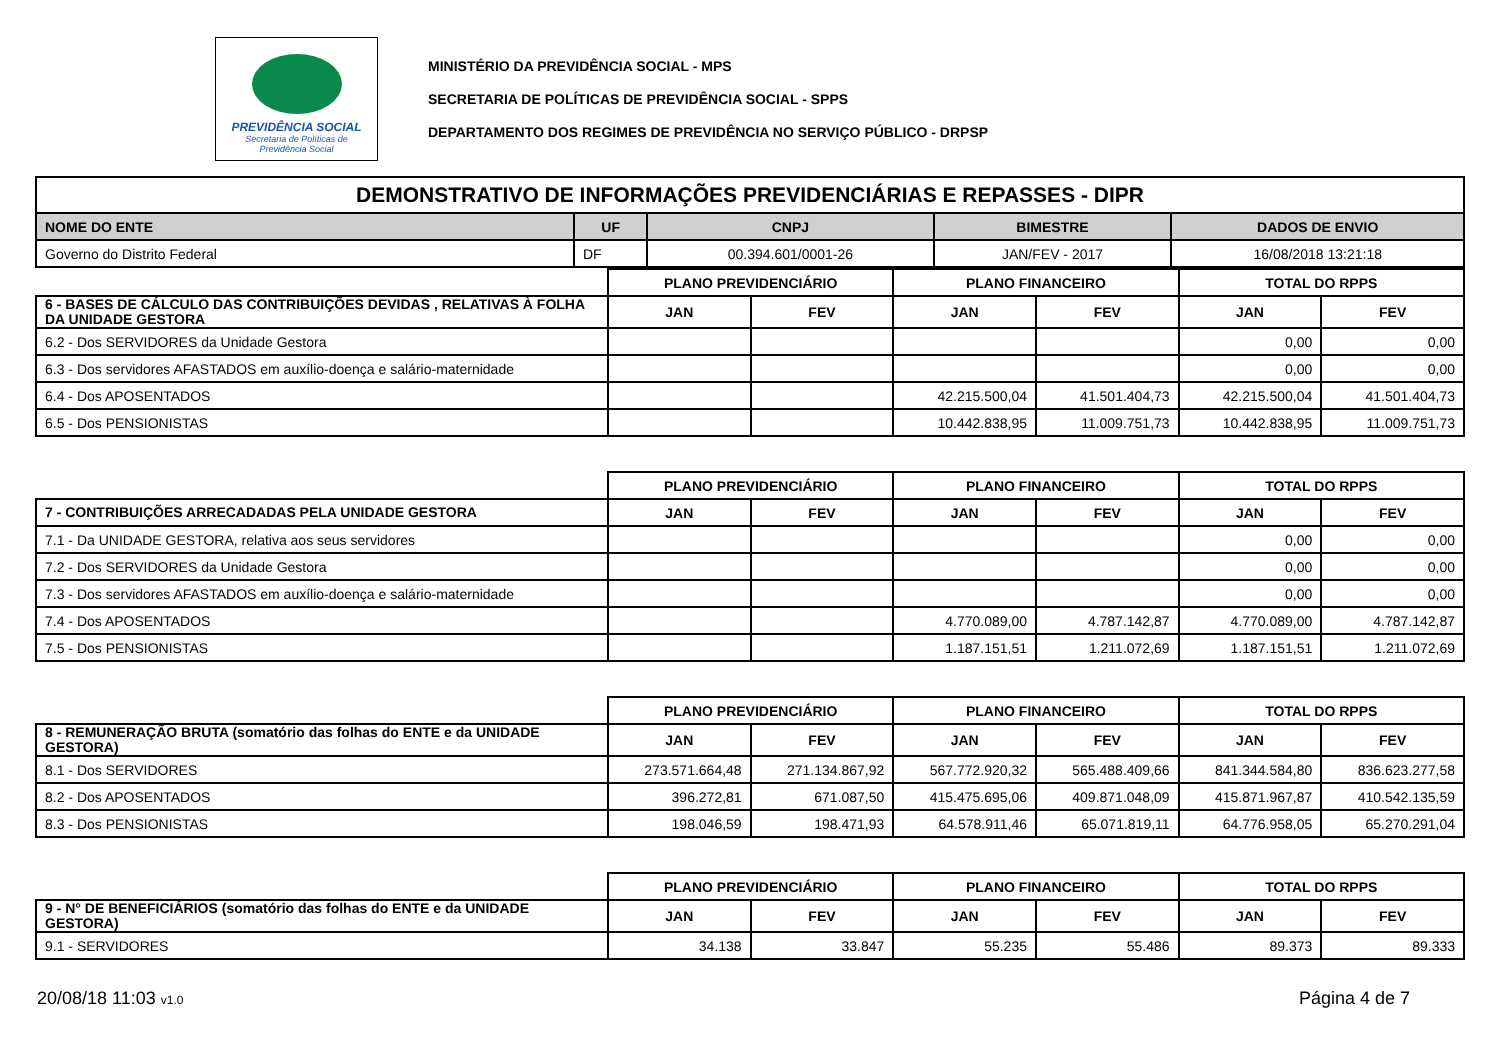PREVIDÊNCIA SOCIAL
Secretaria de Políticas de
Previdência Social
MINISTÉRIO DA PREVIDÊNCIA SOCIAL - MPS
SECRETARIA DE POLÍTICAS DE PREVIDÊNCIA SOCIAL - SPPS
DEPARTAMENTO DOS REGIMES DE PREVIDÊNCIA NO SERVIÇO PÚBLICO - DRPSP
| DEMONSTRATIVO DE INFORMAÇÕES PREVIDENCIÁRIAS E REPASSES - DIPR | | | | |
| --- | --- | --- | --- | --- |
| NOME DO ENTE | UF | CNPJ | BIMESTRE | DADOS DE ENVIO |
| Governo do Distrito Federal | DF | 00.394.601/0001-26 | JAN/FEV - 2017 | 16/08/2018 13:21:18 |
| | PLANO PREVIDENCIÁRIO | | PLANO FINANCEIRO | | TOTAL DO RPPS | |
| 6 - BASES DE CÁLCULO DAS CONTRIBUIÇÕES DEVIDAS , RELATIVAS À FOLHA DA UNIDADE GESTORA | JAN | FEV | JAN | FEV | JAN | FEV |
| 6.2 - Dos SERVIDORES da Unidade Gestora | | | | | 0,00 | 0,00 |
| 6.3 - Dos servidores AFASTADOS em auxílio-doença e salário-maternidade | | | | | 0,00 | 0,00 |
| 6.4 - Dos APOSENTADOS | | | 42.215.500,04 | 41.501.404,73 | 42.215.500,04 | 41.501.404,73 |
| 6.5 - Dos PENSIONISTAS | | | 10.442.838,95 | 11.009.751,73 | 10.442.838,95 | 11.009.751,73 |
| | PLANO PREVIDENCIÁRIO | | PLANO FINANCEIRO | | TOTAL DO RPPS | |
| 7 - CONTRIBUIÇÕES ARRECADADAS PELA UNIDADE GESTORA | JAN | FEV | JAN | FEV | JAN | FEV |
| 7.1 - Da UNIDADE GESTORA, relativa aos seus servidores | | | | | 0,00 | 0,00 |
| 7.2 - Dos SERVIDORES da Unidade Gestora | | | | | 0,00 | 0,00 |
| 7.3 - Dos servidores AFASTADOS em auxílio-doença e salário-maternidade | | | | | 0,00 | 0,00 |
| 7.4 - Dos APOSENTADOS | | | 4.770.089,00 | 4.787.142,87 | 4.770.089,00 | 4.787.142,87 |
| 7.5 - Dos PENSIONISTAS | | | 1.187.151,51 | 1.211.072,69 | 1.187.151,51 | 1.211.072,69 |
| | PLANO PREVIDENCIÁRIO | | PLANO FINANCEIRO | | TOTAL DO RPPS | |
| 8 - REMUNERAÇÃO BRUTA (somatório das folhas do ENTE e da UNIDADE GESTORA) | JAN | FEV | JAN | FEV | JAN | FEV |
| 8.1 - Dos SERVIDORES | 273.571.664,48 | 271.134.867,92 | 567.772.920,32 | 565.488.409,66 | 841.344.584,80 | 836.623.277,58 |
| 8.2 - Dos APOSENTADOS | 396.272,81 | 671.087,50 | 415.475.695,06 | 409.871.048,09 | 415.871.967,87 | 410.542.135,59 |
| 8.3 - Dos PENSIONISTAS | 198.046,59 | 198.471,93 | 64.578.911,46 | 65.071.819,11 | 64.776.958,05 | 65.270.291,04 |
| | PLANO PREVIDENCIÁRIO | | PLANO FINANCEIRO | | TOTAL DO RPPS | |
| 9 - N° DE BENEFICIÁRIOS (somatório das folhas do ENTE e da UNIDADE GESTORA) | JAN | FEV | JAN | FEV | JAN | FEV |
| 9.1 - SERVIDORES | 34.138 | 33.847 | 55.235 | 55.486 | 89.373 | 89.333 |
20/08/18 11:03 v1.0 Página 4 de 7